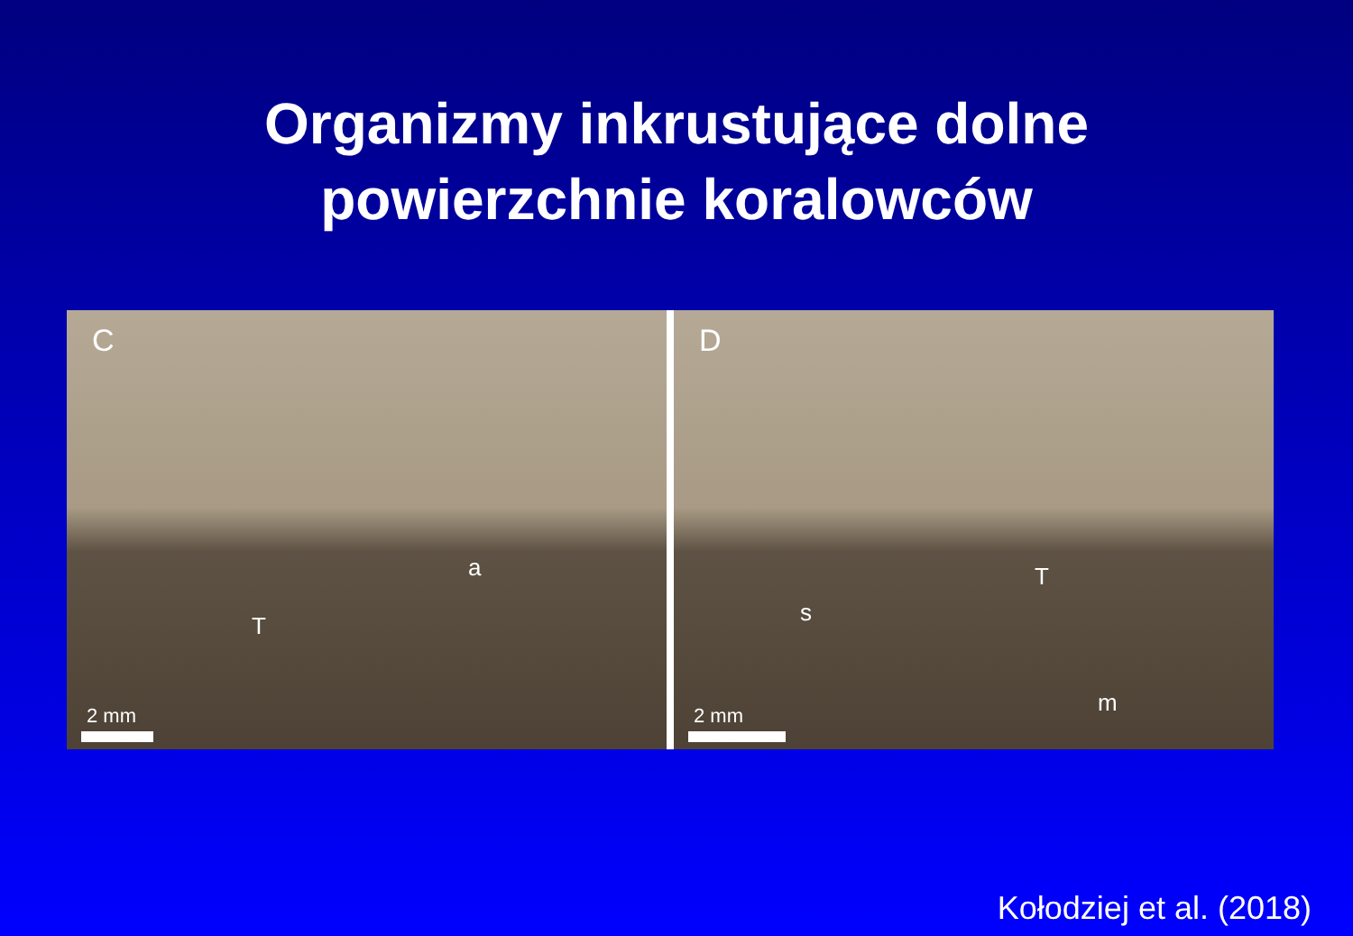Organizmy inkrustujące dolne
powierzchnie koralowców
C
a
T
2 mm
D
s
T
m
2 mm
Kołodziej et al. (2018)